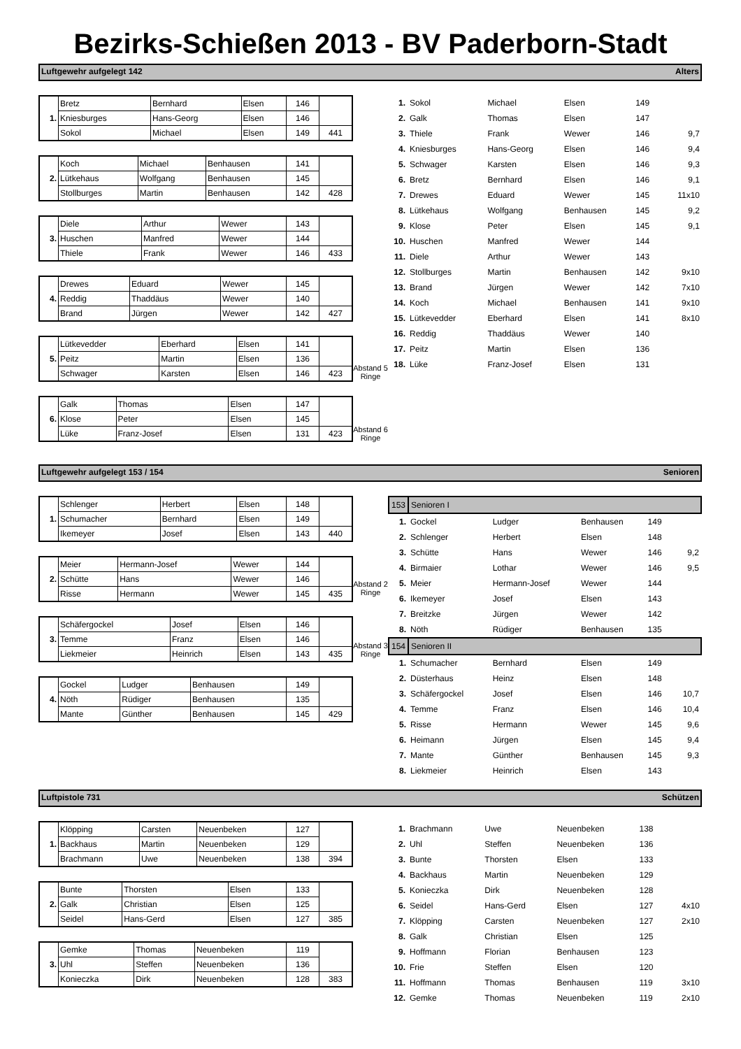Bezirks-Schießen 2013 - BV Paderborn-Stadt
Luftgewehr aufgelegt 142 Alters
| 1. | Bretz | Bernhard | Elsen | 146 | |
| | Kniesburges | Hans-Georg | Elsen | 146 | |
| | Sokol | Michael | Elsen | 149 | 441 |
| 2. | Koch | Michael | Benhausen | 141 | |
| | Lütkehaus | Wolfgang | Benhausen | 145 | |
| | Stollburges | Martin | Benhausen | 142 | 428 |
| 3. | Diele | Arthur | Wewer | 143 | |
| | Huschen | Manfred | Wewer | 144 | |
| | Thiele | Frank | Wewer | 146 | 433 |
| 4. | Drewes | Eduard | Wewer | 145 | |
| | Reddig | Thaddäus | Wewer | 140 | |
| | Brand | Jürgen | Wewer | 142 | 427 |
| 5. | Lütkevedder | Eberhard | Elsen | 141 | |
| | Peitz | Martin | Elsen | 136 | |
| | Schwager | Karsten | Elsen | 146 | 423 |
| 6. | Galk | Thomas | Elsen | 147 | |
| | Klose | Peter | Elsen | 145 | |
| | Lüke | Franz-Josef | Elsen | 131 | 423 |
Abstand 5 Ringe
Abstand 6 Ringe
| 1. | Sokol | Michael | Elsen | 149 | |
| 2. | Galk | Thomas | Elsen | 147 | |
| 3. | Thiele | Frank | Wewer | 146 | 9,7 |
| 4. | Kniesburges | Hans-Georg | Elsen | 146 | 9,4 |
| 5. | Schwager | Karsten | Elsen | 146 | 9,3 |
| 6. | Bretz | Bernhard | Elsen | 146 | 9,1 |
| 7. | Drewes | Eduard | Wewer | 145 | 11x10 |
| 8. | Lütkehaus | Wolfgang | Benhausen | 145 | 9,2 |
| 9. | Klose | Peter | Elsen | 145 | 9,1 |
| 10. | Huschen | Manfred | Wewer | 144 | |
| 11. | Diele | Arthur | Wewer | 143 | |
| 12. | Stollburges | Martin | Benhausen | 142 | 9x10 |
| 13. | Brand | Jürgen | Wewer | 142 | 7x10 |
| 14. | Koch | Michael | Benhausen | 141 | 9x10 |
| 15. | Lütkevedder | Eberhard | Elsen | 141 | 8x10 |
| 16. | Reddig | Thaddäus | Wewer | 140 | |
| 17. | Peitz | Martin | Elsen | 136 | |
| 18. | Lüke | Franz-Josef | Elsen | 131 | |
Luftgewehr aufgelegt 153 / 154 Senioren
| 1. | Schlenger | Herbert | Elsen | 148 | |
| | Schumacher | Bernhard | Elsen | 149 | |
| | Ikemeyer | Josef | Elsen | 143 | 440 |
| 2. | Meier | Hermann-Josef | Wewer | 144 | |
| | Schütte | Hans | Wewer | 146 | |
| | Risse | Hermann | Wewer | 145 | 435 |
| 3. | Schäfergockel | Josef | Elsen | 146 | |
| | Temme | Franz | Elsen | 146 | |
| | Liekmeier | Heinrich | Elsen | 143 | 435 |
| 4. | Gockel | Ludger | Benhausen | 149 | |
| | Nöth | Rüdiger | Benhausen | 135 | |
| | Mante | Günther | Benhausen | 145 | 429 |
Abstand 2 Ringe
Abstand 3 Ringe
| 153 | Senioren I | | | | |
| 1. | Gockel | Ludger | Benhausen | 149 | |
| 2. | Schlenger | Herbert | Elsen | 148 | |
| 3. | Schütte | Hans | Wewer | 146 | 9,2 |
| 4. | Birmaier | Lothar | Wewer | 146 | 9,5 |
| 5. | Meier | Hermann-Josef | Wewer | 144 | |
| 6. | Ikemeyer | Josef | Elsen | 143 | |
| 7. | Breitzke | Jürgen | Wewer | 142 | |
| 8. | Nöth | Rüdiger | Benhausen | 135 | |
| 154 | Senioren II | | | | |
| 1. | Schumacher | Bernhard | Elsen | 149 | |
| 2. | Düsterhaus | Heinz | Elsen | 148 | |
| 3. | Schäfergockel | Josef | Elsen | 146 | 10,7 |
| 4. | Temme | Franz | Elsen | 146 | 10,4 |
| 5. | Risse | Hermann | Wewer | 145 | 9,6 |
| 6. | Heimann | Jürgen | Elsen | 145 | 9,4 |
| 7. | Mante | Günther | Benhausen | 145 | 9,3 |
| 8. | Liekmeier | Heinrich | Elsen | 143 | |
Luftpistole 731 Schützen
| 1. | Klöpping | Carsten | Neuenbeken | 127 | |
| | Backhaus | Martin | Neuenbeken | 129 | |
| | Brachmann | Uwe | Neuenbeken | 138 | 394 |
| 2. | Bunte | Thorsten | Elsen | 133 | |
| | Galk | Christian | Elsen | 125 | |
| | Seidel | Hans-Gerd | Elsen | 127 | 385 |
| 3. | Gemke | Thomas | Neuenbeken | 119 | |
| | Uhl | Steffen | Neuenbeken | 136 | |
| | Konieczka | Dirk | Neuenbeken | 128 | 383 |
| 1. | Brachmann | Uwe | Neuenbeken | 138 | |
| 2. | Uhl | Steffen | Neuenbeken | 136 | |
| 3. | Bunte | Thorsten | Elsen | 133 | |
| 4. | Backhaus | Martin | Neuenbeken | 129 | |
| 5. | Konieczka | Dirk | Neuenbeken | 128 | |
| 6. | Seidel | Hans-Gerd | Elsen | 127 | 4x10 |
| 7. | Klöpping | Carsten | Neuenbeken | 127 | 2x10 |
| 8. | Galk | Christian | Elsen | 125 | |
| 9. | Hoffmann | Florian | Benhausen | 123 | |
| 10. | Frie | Steffen | Elsen | 120 | |
| 11. | Hoffmann | Thomas | Benhausen | 119 | 3x10 |
| 12. | Gemke | Thomas | Neuenbeken | 119 | 2x10 |